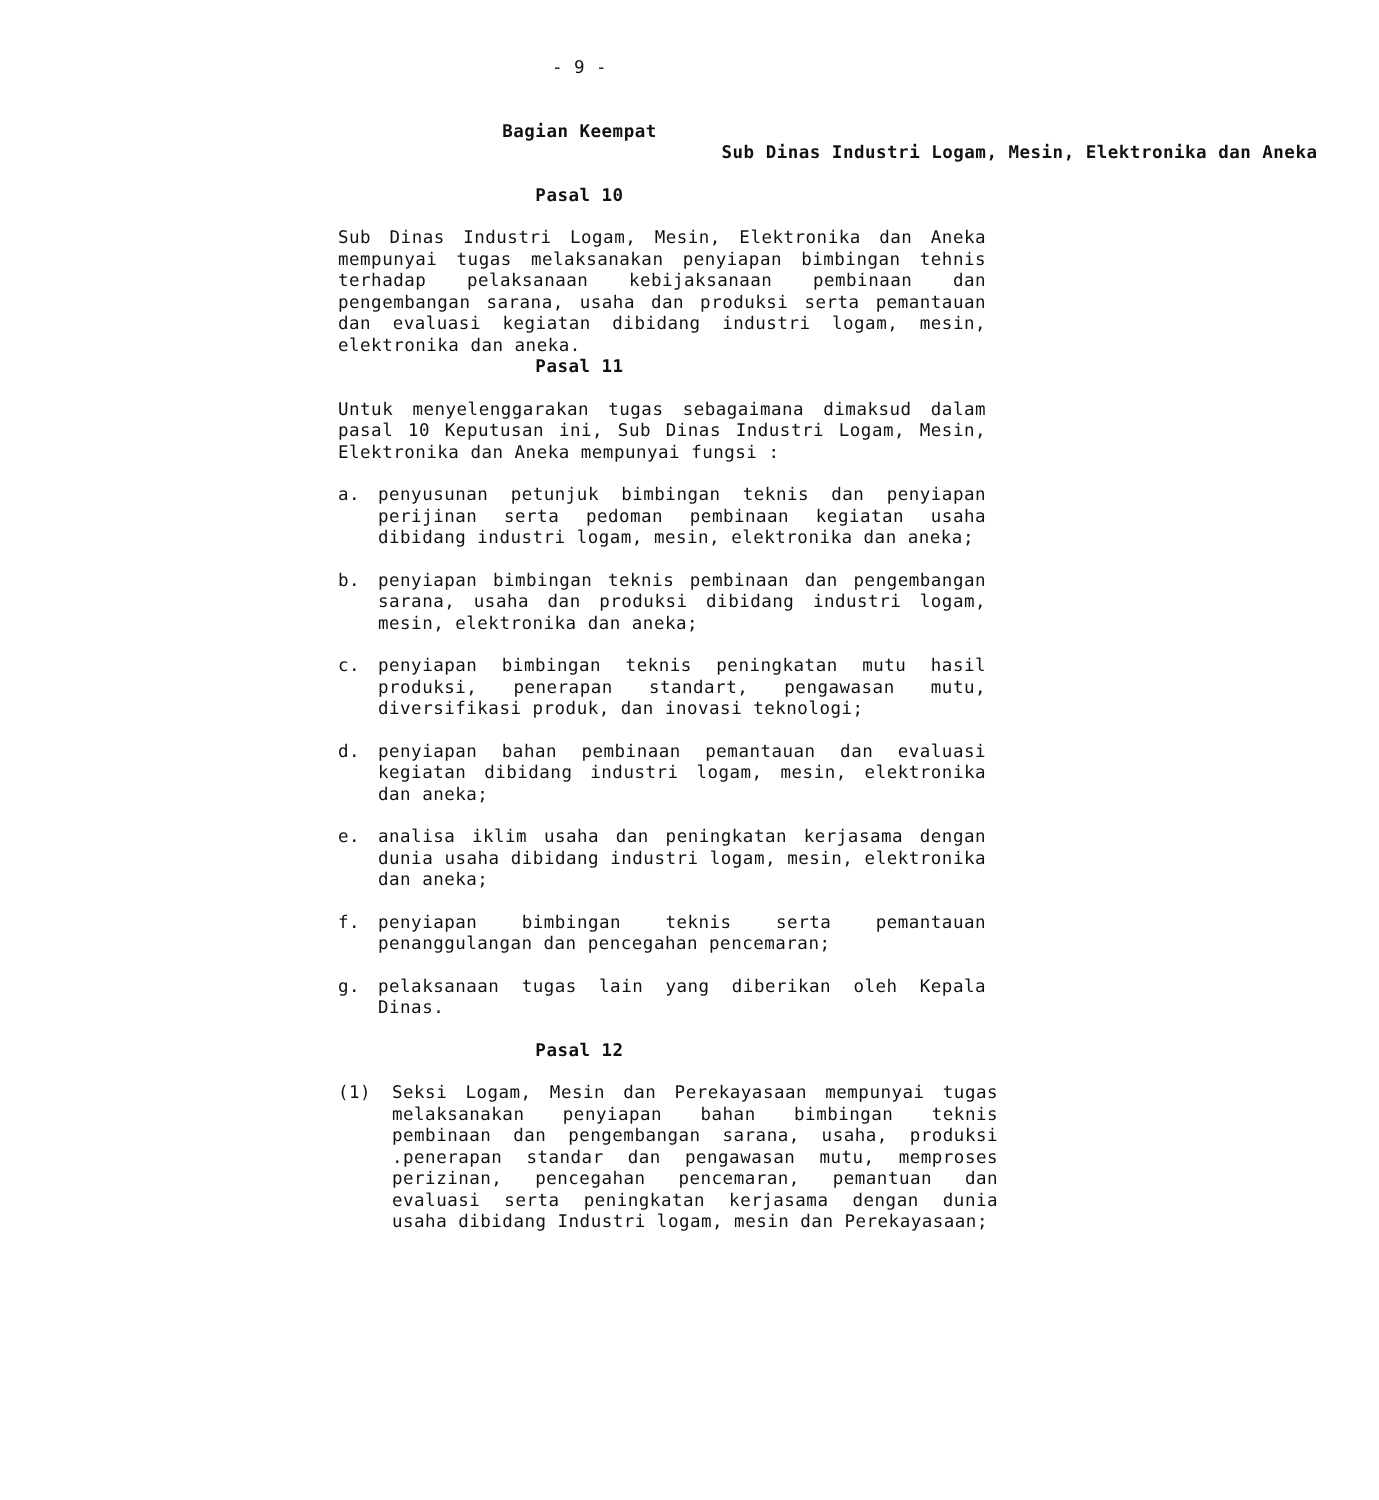- 9 -
Bagian Keempat
Sub Dinas Industri Logam, Mesin, Elektronika dan Aneka
Pasal 10
Sub Dinas Industri Logam, Mesin, Elektronika dan Aneka mempunyai tugas melaksanakan penyiapan bimbingan tehnis terhadap pelaksanaan kebijaksanaan pembinaan dan pengembangan sarana, usaha dan produksi serta pemantauan dan evaluasi kegiatan dibidang industri logam, mesin, elektronika dan aneka.
Pasal 11
Untuk menyelenggarakan tugas sebagaimana dimaksud dalam pasal 10 Keputusan ini, Sub Dinas Industri Logam, Mesin, Elektronika dan Aneka mempunyai fungsi :
a. penyusunan petunjuk bimbingan teknis dan penyiapan perijinan serta pedoman pembinaan kegiatan usaha dibidang industri logam, mesin, elektronika dan aneka;
b. penyiapan bimbingan teknis pembinaan dan pengembangan sarana, usaha dan produksi dibidang industri logam, mesin, elektronika dan aneka;
c. penyiapan bimbingan teknis peningkatan mutu hasil produksi, penerapan standart, pengawasan mutu, diversifikasi produk, dan inovasi teknologi;
d. penyiapan bahan pembinaan pemantauan dan evaluasi kegiatan dibidang industri logam, mesin, elektronika dan aneka;
e. analisa iklim usaha dan peningkatan kerjasama dengan dunia usaha dibidang industri logam, mesin, elektronika dan aneka;
f. penyiapan bimbingan teknis serta pemantauan penanggulangan dan pencegahan pencemaran;
g. pelaksanaan tugas lain yang diberikan oleh Kepala Dinas.
Pasal 12
(1) Seksi Logam, Mesin dan Perekayasaan mempunyai tugas melaksanakan penyiapan bahan bimbingan teknis pembinaan dan pengembangan sarana, usaha, produksi .penerapan standar dan pengawasan mutu, memproses perizinan, pencegahan pencemaran, pemantuan dan evaluasi serta peningkatan kerjasama dengan dunia usaha dibidang Industri logam, mesin dan Perekayasaan;